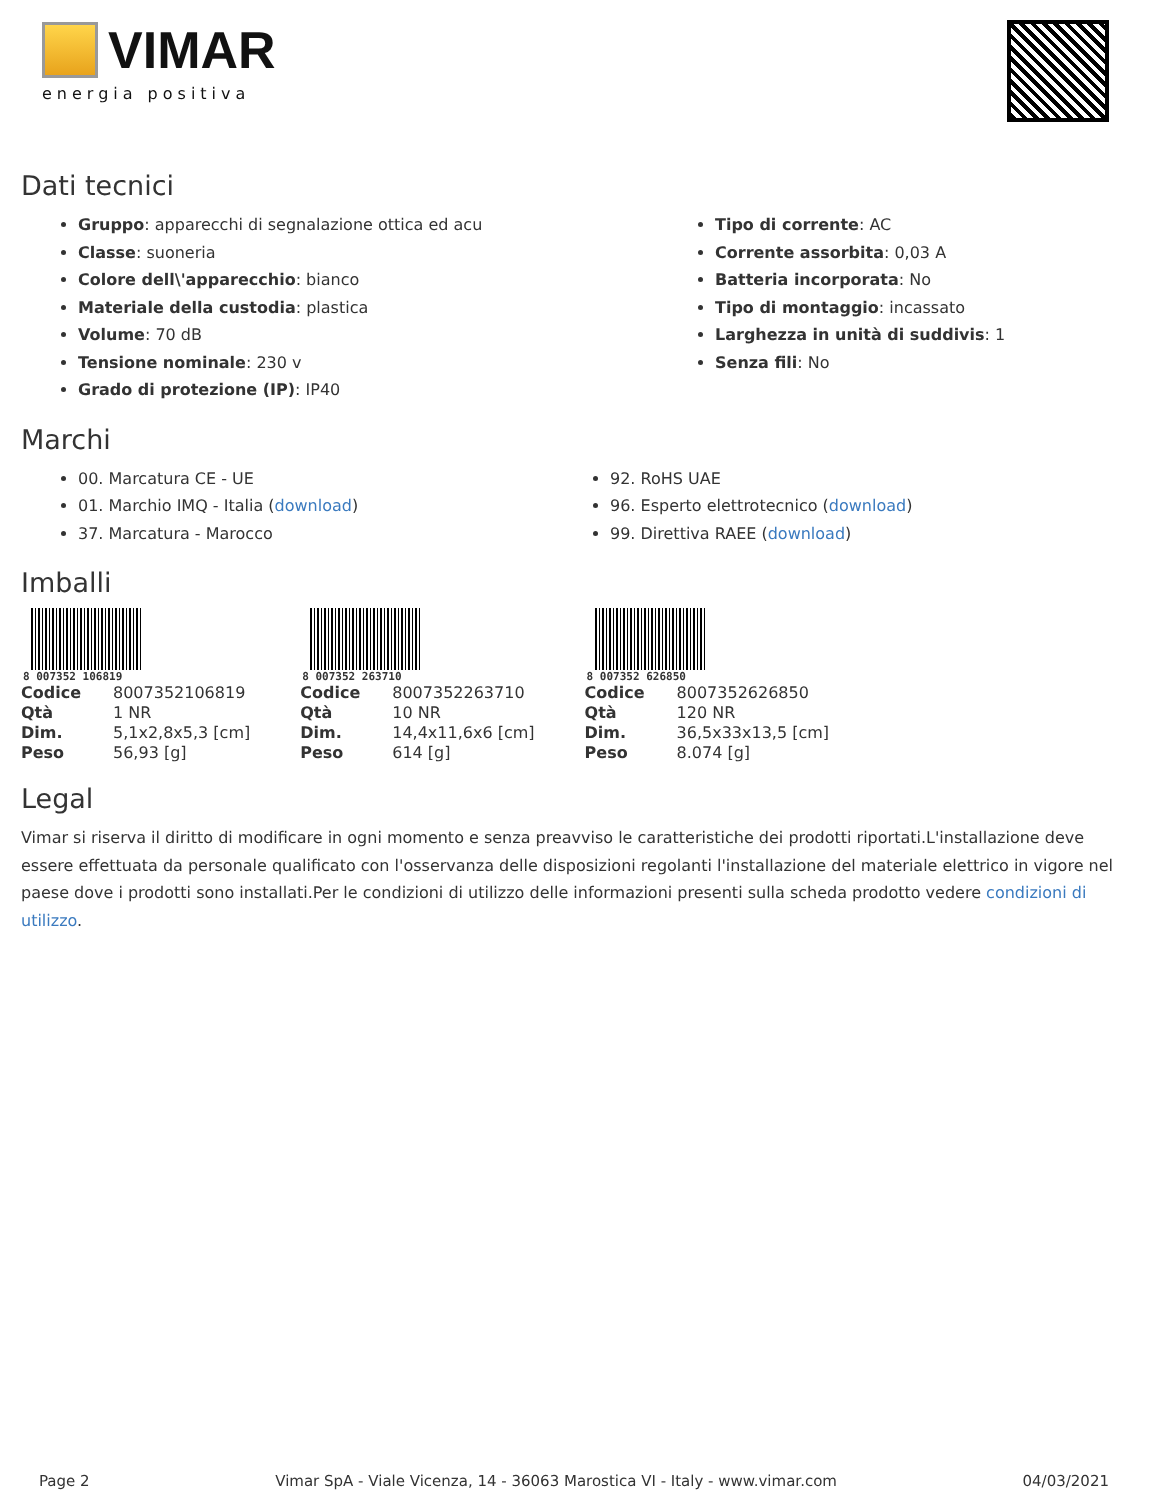VIMAR
energia positiva
Dati tecnici
Gruppo: apparecchi di segnalazione ottica ed acu
Classe: suoneria
Colore dell\'apparecchio: bianco
Materiale della custodia: plastica
Volume: 70 dB
Tensione nominale: 230 v
Grado di protezione (IP): IP40
Tipo di corrente: AC
Corrente assorbita: 0,03 A
Batteria incorporata: No
Tipo di montaggio: incassato
Larghezza in unità di suddivis: 1
Senza fili: No
Marchi
00. Marcatura CE - UE
01. Marchio IMQ - Italia (download)
37. Marcatura - Marocco
92. RoHS UAE
96. Esperto elettrotecnico (download)
99. Direttiva RAEE (download)
Imballi
8 007352 106819
| Codice | 8007352106819 |
| Qtà | 1 NR |
| Dim. | 5,1x2,8x5,3 [cm] |
| Peso | 56,93 [g] |
8 007352 263710
| Codice | 8007352263710 |
| Qtà | 10 NR |
| Dim. | 14,4x11,6x6 [cm] |
| Peso | 614 [g] |
8 007352 626850
| Codice | 8007352626850 |
| Qtà | 120 NR |
| Dim. | 36,5x33x13,5 [cm] |
| Peso | 8.074 [g] |
Legal
Vimar si riserva il diritto di modificare in ogni momento e senza preavviso le caratteristiche dei prodotti riportati.L'installazione deve essere effettuata da personale qualificato con l'osservanza delle disposizioni regolanti l'installazione del materiale elettrico in vigore nel paese dove i prodotti sono installati.Per le condizioni di utilizzo delle informazioni presenti sulla scheda prodotto vedere condizioni di utilizzo.
Page 2 Vimar SpA - Viale Vicenza, 14 - 36063 Marostica VI - Italy - www.vimar.com 04/03/2021